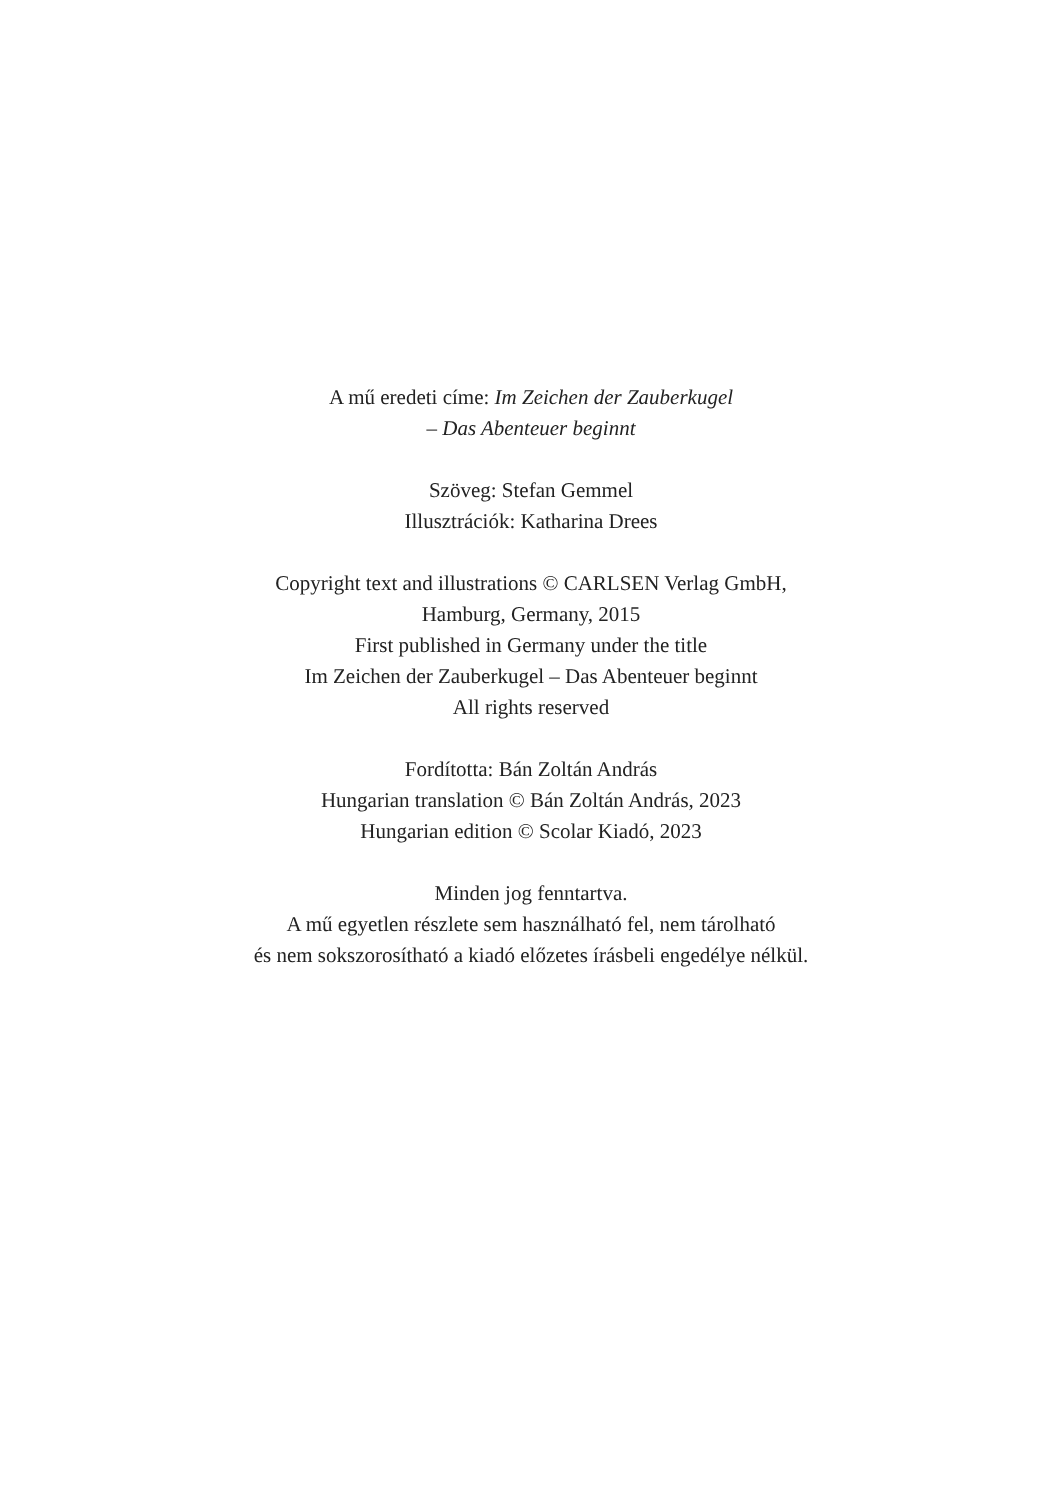A mű eredeti címe: Im Zeichen der Zauberkugel
– Das Abenteuer beginnt
Szöveg: Stefan Gemmel
Illusztrációk: Katharina Drees
Copyright text and illustrations © CARLSEN Verlag GmbH,
Hamburg, Germany, 2015
First published in Germany under the title
Im Zeichen der Zauberkugel – Das Abenteuer beginnt
All rights reserved
Fordította: Bán Zoltán András
Hungarian translation © Bán Zoltán András, 2023
Hungarian edition © Scolar Kiadó, 2023
Minden jog fenntartva.
A mű egyetlen részlete sem használható fel, nem tárolható
és nem sokszorosítható a kiadó előzetes írásbeli engedélye nélkül.